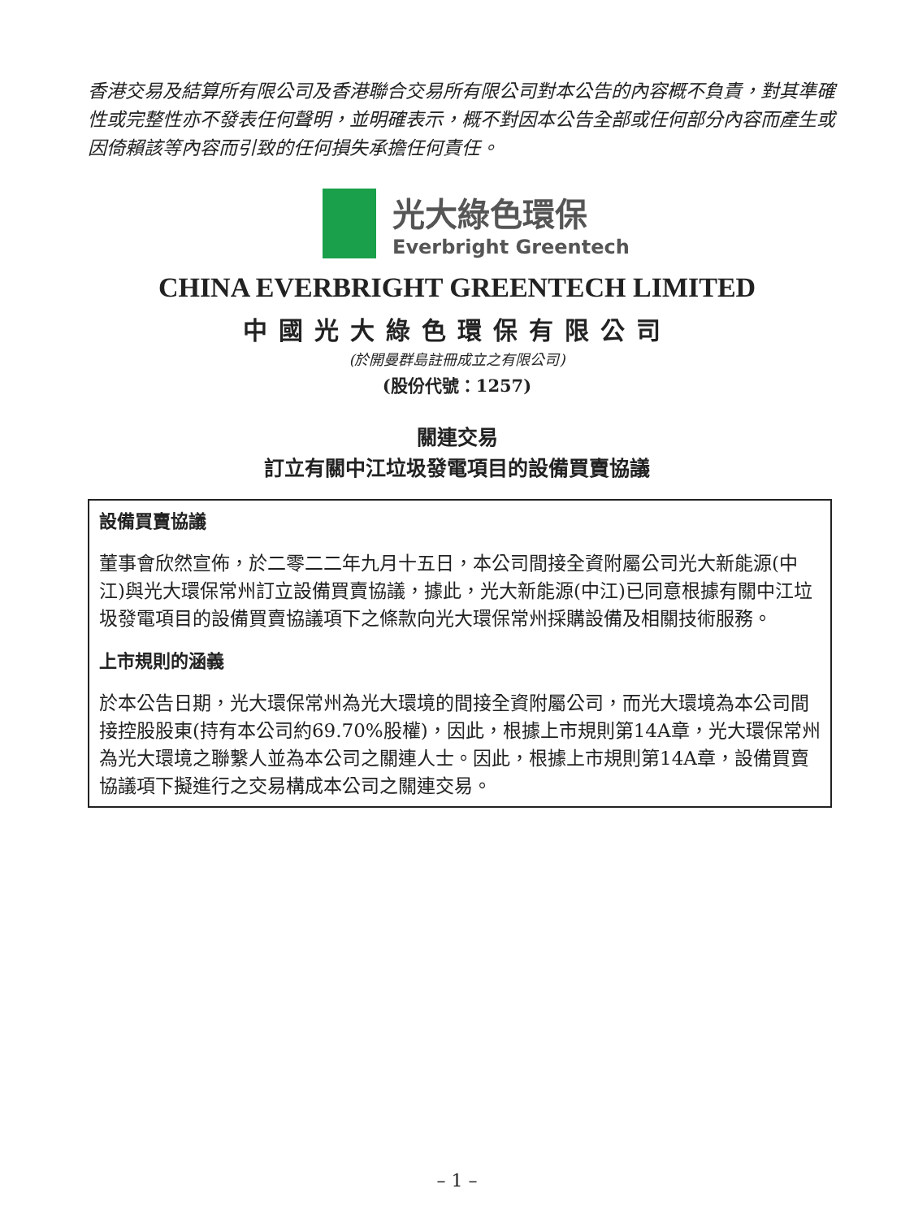香港交易及結算所有限公司及香港聯合交易所有限公司對本公告的內容概不負責，對其準確性或完整性亦不發表任何聲明，並明確表示，概不對因本公告全部或任何部分內容而產生或因倚賴該等內容而引致的任何損失承擔任何責任。
光大綠色環保
Everbright Greentech
CHINA EVERBRIGHT GREENTECH LIMITED
中國光大綠色環保有限公司
(於開曼群島註冊成立之有限公司)
(股份代號：1257)
關連交易
訂立有關中江垃圾發電項目的設備買賣協議
設備買賣協議
董事會欣然宣佈，於二零二二年九月十五日，本公司間接全資附屬公司光大新能源(中江)與光大環保常州訂立設備買賣協議，據此，光大新能源(中江)已同意根據有關中江垃圾發電項目的設備買賣協議項下之條款向光大環保常州採購設備及相關技術服務。
上市規則的涵義
於本公告日期，光大環保常州為光大環境的間接全資附屬公司，而光大環境為本公司間接控股股東(持有本公司約69.70%股權)，因此，根據上市規則第14A章，光大環保常州為光大環境之聯繫人並為本公司之關連人士。因此，根據上市規則第14A章，設備買賣協議項下擬進行之交易構成本公司之關連交易。
– 1 –